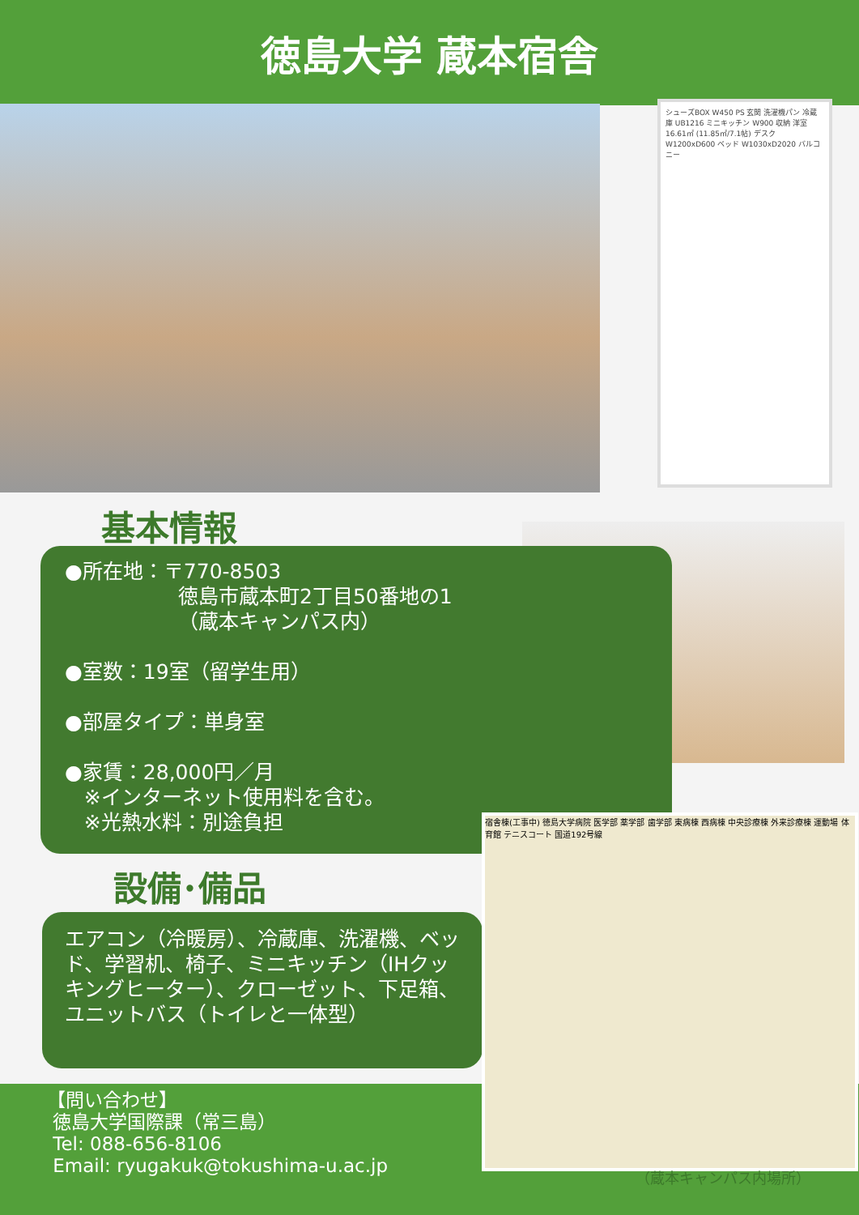徳島大学 蔵本宿舎
シューズBOX W450 PS 玄関 洗濯機パン 冷蔵庫 UB1216 ミニキッチン W900 収納 洋室 16.61㎡ (11.85㎡/7.1帖) デスク W1200xD600 ベッド W1030xD2020 バルコニー
基本情報
●所在地：〒770-8503
徳島市蔵本町2丁目50番地の1
（蔵本キャンパス内）
●室数：19室（留学生用）
●部屋タイプ：単身室
●家賃：28,000円／月
※インターネット使用料を含む。
※光熱水料：別途負担
設備･備品
エアコン（冷暖房）、冷蔵庫、洗濯機、ベッド、学習机、椅子、ミニキッチン（IHクッキングヒーター）、クローゼット、下足箱、ユニットバス（トイレと一体型）
【問い合わせ】
徳島大学国際課（常三島）
Tel: 088-656-8106
Email: ryugakuk@tokushima-u.ac.jp
宿舎棟(工事中) 徳島大学病院 医学部 薬学部 歯学部 東病棟 西病棟 中央診療棟 外来診療棟 運動場 体育館 テニスコート 国道192号線
（蔵本キャンパス内場所）